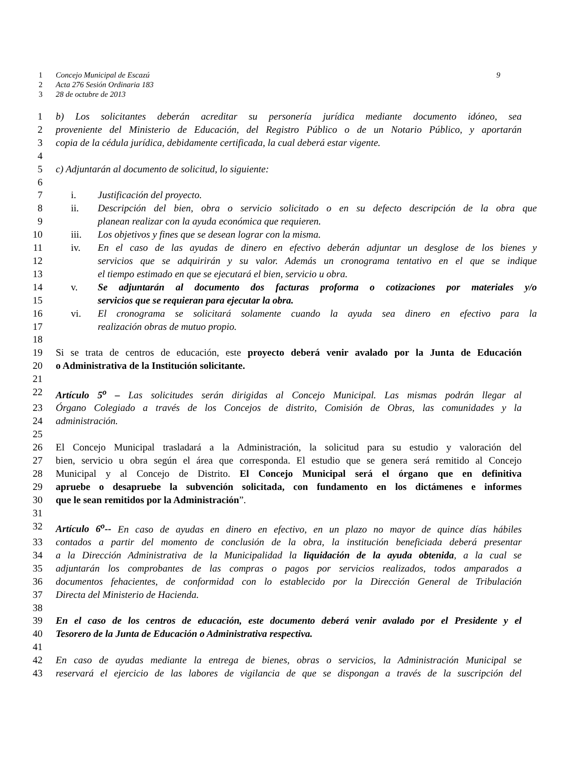1 Concejo Municipal de Escazú 9
2 Acta 276 Sesión Ordinaria 183
3 28 de octubre de 2013
1 b) Los solicitantes deberán acreditar su personería jurídica mediante documento idóneo, sea
2 proveniente del Ministerio de Educación, del Registro Público o de un Notario Público, y aportarán
3 copia de la cédula jurídica, debidamente certificada, la cual deberá estar vigente.
4
5 c) Adjuntarán al documento de solicitud, lo siguiente:
6
7 i. Justificación del proyecto.
8 ii. Descripción del bien, obra o servicio solicitado o en su defecto descripción de la obra que
9 planean realizar con la ayuda económica que requieren.
10 iii. Los objetivos y fines que se desean lograr con la misma.
11 iv. En el caso de las ayudas de dinero en efectivo deberán adjuntar un desglose de los bienes y
12 servicios que se adquirirán y su valor. Además un cronograma tentativo en el que se indique
13 el tiempo estimado en que se ejecutará el bien, servicio u obra.
14 v. Se adjuntarán al documento dos facturas proforma o cotizaciones por materiales y/o
15 servicios que se requieran para ejecutar la obra.
16 vi. El cronograma se solicitará solamente cuando la ayuda sea dinero en efectivo para la
17 realización obras de mutuo propio.
18
19 Si se trata de centros de educación, este proyecto deberá venir avalado por la Junta de Educación
20 o Administrativa de la Institución solicitante.
21
22 Artículo 5<sup>o</sup> – Las solicitudes serán dirigidas al Concejo Municipal. Las mismas podrán llegar al
23 Órgano Colegiado a través de los Concejos de distrito, Comisión de Obras, las comunidades y la
24 administración.
25
26 El Concejo Municipal trasladará a la Administración, la solicitud para su estudio y valoración del
27 bien, servicio u obra según el área que corresponda. El estudio que se genera será remitido al Concejo
28 Municipal y al Concejo de Distrito. El Concejo Municipal será el órgano que en definitiva
29 apruebe o desapruebe la subvención solicitada, con fundamento en los dictámenes e informes
30 que le sean remitidos por la Administración”.
31
32 Artículo 6<sup>o</sup>-- En caso de ayudas en dinero en efectivo, en un plazo no mayor de quince días hábiles
33 contados a partir del momento de conclusión de la obra, la institución beneficiada deberá presentar
34 a la Dirección Administrativa de la Municipalidad la liquidación de la ayuda obtenida, a la cual se
35 adjuntarán los comprobantes de las compras o pagos por servicios realizados, todos amparados a
36 documentos fehacientes, de conformidad con lo establecido por la Dirección General de Tribulación
37 Directa del Ministerio de Hacienda.
38
39 En el caso de los centros de educación, este documento deberá venir avalado por el Presidente y el
40 Tesorero de la Junta de Educación o Administrativa respectiva.
41
42 En caso de ayudas mediante la entrega de bienes, obras o servicios, la Administración Municipal se
43 reservará el ejercicio de las labores de vigilancia de que se dispongan a través de la suscripción del